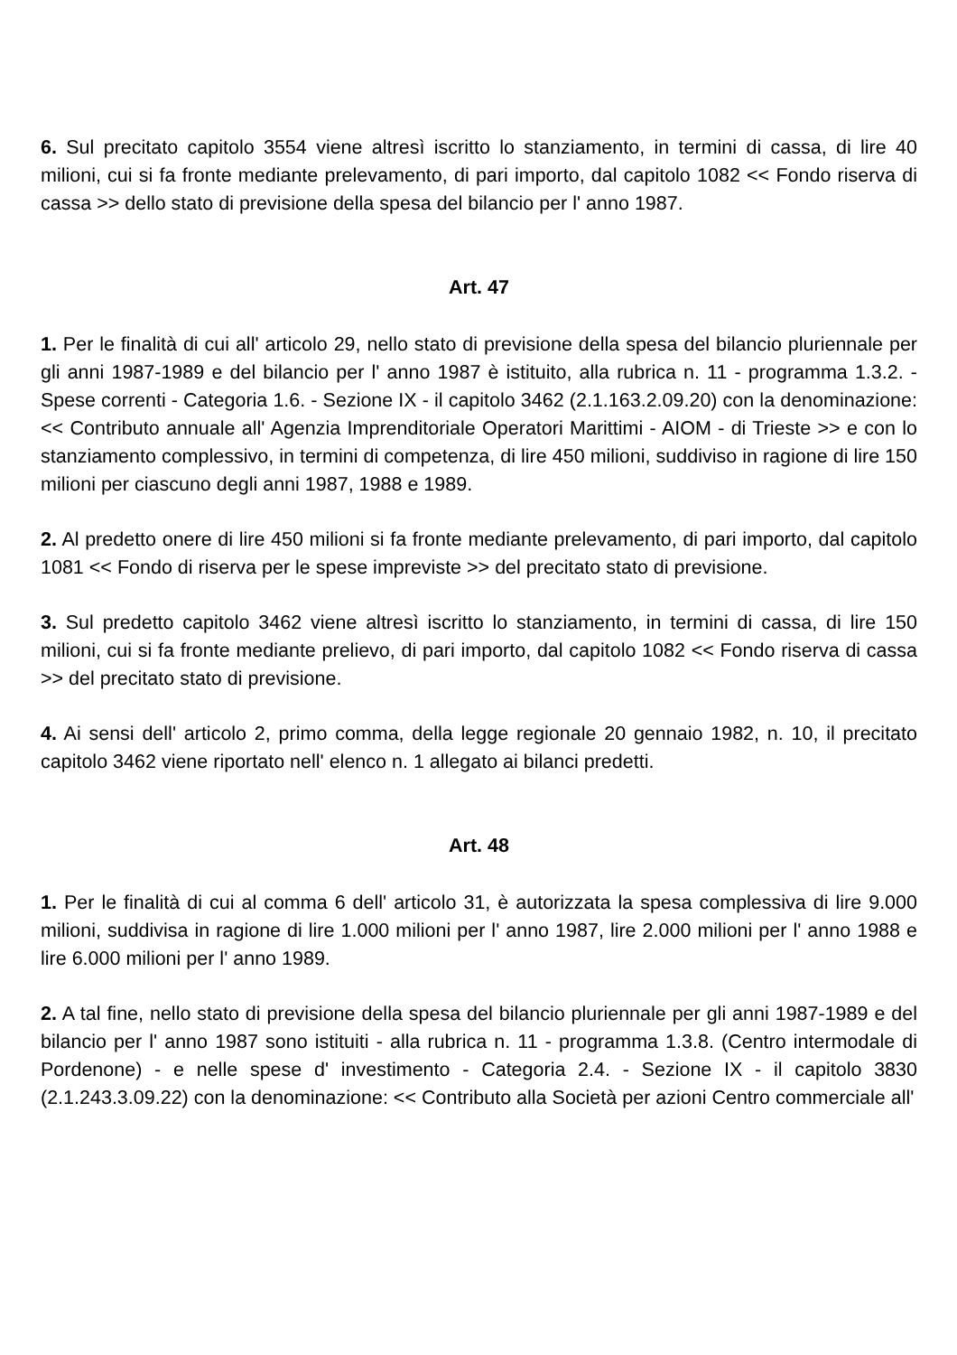6. Sul precitato capitolo 3554 viene altresì iscritto lo stanziamento, in termini di cassa, di lire 40 milioni, cui si fa fronte mediante prelevamento, di pari importo, dal capitolo 1082 << Fondo riserva di cassa >> dello stato di previsione della spesa del bilancio per l' anno 1987.
Art. 47
1. Per le finalità di cui all' articolo 29, nello stato di previsione della spesa del bilancio pluriennale per gli anni 1987-1989 e del bilancio per l' anno 1987 è istituito, alla rubrica n. 11 - programma 1.3.2. - Spese correnti - Categoria 1.6. - Sezione IX - il capitolo 3462 (2.1.163.2.09.20) con la denominazione: << Contributo annuale all' Agenzia Imprenditoriale Operatori Marittimi - AIOM - di Trieste >> e con lo stanziamento complessivo, in termini di competenza, di lire 450 milioni, suddiviso in ragione di lire 150 milioni per ciascuno degli anni 1987, 1988 e 1989.
2. Al predetto onere di lire 450 milioni si fa fronte mediante prelevamento, di pari importo, dal capitolo 1081 << Fondo di riserva per le spese impreviste >> del precitato stato di previsione.
3. Sul predetto capitolo 3462 viene altresì iscritto lo stanziamento, in termini di cassa, di lire 150 milioni, cui si fa fronte mediante prelievo, di pari importo, dal capitolo 1082 << Fondo riserva di cassa >> del precitato stato di previsione.
4. Ai sensi dell' articolo 2, primo comma, della legge regionale 20 gennaio 1982, n. 10, il precitato capitolo 3462 viene riportato nell' elenco n. 1 allegato ai bilanci predetti.
Art. 48
1. Per le finalità di cui al comma 6 dell' articolo 31, è autorizzata la spesa complessiva di lire 9.000 milioni, suddivisa in ragione di lire 1.000 milioni per l' anno 1987, lire 2.000 milioni per l' anno 1988 e lire 6.000 milioni per l' anno 1989.
2. A tal fine, nello stato di previsione della spesa del bilancio pluriennale per gli anni 1987-1989 e del bilancio per l' anno 1987 sono istituiti - alla rubrica n. 11 - programma 1.3.8. (Centro intermodale di Pordenone) - e nelle spese d' investimento - Categoria 2.4. - Sezione IX - il capitolo 3830 (2.1.243.3.09.22) con la denominazione: << Contributo alla Società per azioni Centro commerciale all'